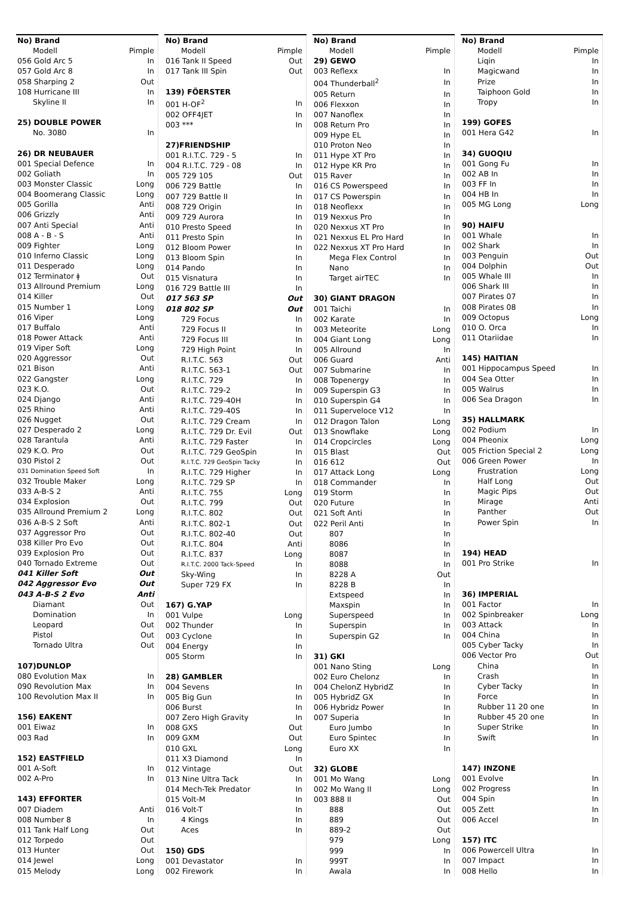| No) Brand | |
| --- | --- |
| Modell | Pimple |
| 056 Gold Arc 5 | In |
| 057 Gold Arc 8 | In |
| 058 Sharping 2 | Out |
| 108 Hurricane III | In |
| Skyline II | In |
| 25) DOUBLE POWER | |
| No. 3080 | In |
| 26) DR NEUBAUER | |
| 001 Special Defence | In |
| 002 Goliath | In |
| 003 Monster Classic | Long |
| 004 Boomerang Classic | Long |
| 005 Gorilla | Anti |
| 006 Grizzly | Anti |
| 007 Anti Special | Anti |
| 008 A - B - S | Anti |
| 009 Fighter | Long |
| 010 Inferno Classic | Long |
| 011 Desperado | Long |
| 012 Terminator ǂ | Out |
| 013 Allround Premium | Long |
| 014 Killer | Out |
| 015 Number 1 | Long |
| 016 Viper | Long |
| 017 Buffalo | Anti |
| 018 Power Attack | Anti |
| 019 Viper Soft | Long |
| 020 Aggressor | Out |
| 021 Bison | Anti |
| 022 Gangster | Long |
| 023 K.O. | Out |
| 024 Django | Anti |
| 025 Rhino | Anti |
| 026 Nugget | Out |
| 027 Desperado 2 | Long |
| 028 Tarantula | Anti |
| 029 K.O. Pro | Out |
| 030 Pistol 2 | Out |
| 031 Domination Speed Soft | In |
| 032 Trouble Maker | Long |
| 033 A-B-S 2 | Anti |
| 034 Explosion | Out |
| 035 Allround Premium 2 | Long |
| 036 A-B-S 2 Soft | Anti |
| 037 Aggressor Pro | Out |
| 038 Killer Pro Evo | Out |
| 039 Explosion Pro | Out |
| 040 Tornado Extreme | Out |
| 041 Killer Soft | Out |
| 042 Aggressor Evo | Out |
| 043 A-B-S 2 Evo | Anti |
| Diamant | Out |
| Domination | In |
| Leopard | Out |
| Pistol | Out |
| Tornado Ultra | Out |
| 107)DUNLOP | |
| 080 Evolution Max | In |
| 090 Revolution Max | In |
| 100 Revolution Max II | In |
| 156) EAKENT | |
| 001 Eiwaz | In |
| 003 Rad | In |
| 152) EASTFIELD | |
| 001 A-Soft | In |
| 002 A-Pro | In |
| 143) EFFORTER | |
| 007 Diadem | Anti |
| 008 Number 8 | In |
| 011 Tank Half Long | Out |
| 012 Torpedo | Out |
| 013 Hunter | Out |
| 014 Jewel | Long |
| 015 Melody | Long |
| No) Brand | |
| --- | --- |
| Modell | Pimple |
| 016 Tank II Speed | Out |
| 017 Tank III Spin | Out |
| 139) FÖERSTER | |
| 001 H-OF<sup>2</sup> | In |
| 002 OFF4JET | In |
| 003 *** | In |
| 27)FRIENDSHIP | |
| 001 R.I.T.C. 729 - 5 | In |
| 004 R.I.T.C. 729 - 08 | In |
| 005 729 105 | Out |
| 006 729 Battle | In |
| 007 729 Battle II | In |
| 008 729 Origin | In |
| 009 729 Aurora | In |
| 010 Presto Speed | In |
| 011 Presto Spin | In |
| 012 Bloom Power | In |
| 013 Bloom Spin | In |
| 014 Pando | In |
| 015 Visnatura | In |
| 016 729 Battle III | In |
| 017 563 SP | Out |
| 018 802 SP | Out |
| 729 Focus | In |
| 729 Focus II | In |
| 729 Focus III | In |
| 729 High Point | In |
| R.I.T.C. 563 | Out |
| R.I.T.C. 563-1 | Out |
| R.I.T.C. 729 | In |
| R.I.T.C. 729-2 | In |
| R.I.T.C. 729-40H | In |
| R.I.T.C. 729-40S | In |
| R.I.T.C. 729 Cream | In |
| R.I.T.C. 729 Dr. Evil | Out |
| R.I.T.C. 729 Faster | In |
| R.I.T.C. 729 GeoSpin | In |
| R.I.T.C. 729 GeoSpin Tacky | In |
| R.I.T.C. 729 Higher | In |
| R.I.T.C. 729 SP | In |
| R.I.T.C. 755 | Long |
| R.I.T.C. 799 | Out |
| R.I.T.C. 802 | Out |
| R.I.T.C. 802-1 | Out |
| R.I.T.C. 802-40 | Out |
| R.I.T.C. 804 | Anti |
| R.I.T.C. 837 | Long |
| R.I.T.C. 2000 Tack-Speed | In |
| Sky-Wing | In |
| Super 729 FX | In |
| 167) G.YAP | |
| 001 Vulpe | Long |
| 002 Thunder | In |
| 003 Cyclone | In |
| 004 Energy | In |
| 005 Storm | In |
| 28) GAMBLER | |
| 004 Sevens | In |
| 005 Big Gun | In |
| 006 Burst | In |
| 007 Zero High Gravity | In |
| 008 GXS | Out |
| 009 GXM | Out |
| 010 GXL | Long |
| 011 X3 Diamond | In |
| 012 Vintage | Out |
| 013 Nine Ultra Tack | In |
| 014 Mech-Tek Predator | In |
| 015 Volt-M | In |
| 016 Volt-T | In |
| 4 Kings | In |
| Aces | In |
| 150) GDS | |
| 001 Devastator | In |
| 002 Firework | In |
| No) Brand | |
| --- | --- |
| Modell | Pimple |
| 29) GEWO | |
| 003 Reflexx | In |
| 004 Thunderball<sup>2</sup> | In |
| 005 Return | In |
| 006 Flexxon | In |
| 007 Nanoflex | In |
| 008 Return Pro | In |
| 009 Hype EL | In |
| 010 Proton Neo | In |
| 011 Hype XT Pro | In |
| 012 Hype KR Pro | In |
| 015 Raver | In |
| 016 CS Powerspeed | In |
| 017 CS Powerspin | In |
| 018 Neoflexx | In |
| 019 Nexxus Pro | In |
| 020 Nexxus XT Pro | In |
| 021 Nexxus EL Pro Hard | In |
| 022 Nexxus XT Pro Hard | In |
| Mega Flex Control | In |
| Nano | In |
| Target airTEC | In |
| 30) GIANT DRAGON | |
| 001 Taichi | In |
| 002 Karate | In |
| 003 Meteorite | Long |
| 004 Giant Long | Long |
| 005 Allround | In |
| 006 Guard | Anti |
| 007 Submarine | In |
| 008 Topenergy | In |
| 009 Superspin G3 | In |
| 010 Superspin G4 | In |
| 011 Superveloce V12 | In |
| 012 Dragon Talon | Long |
| 013 Snowflake | Long |
| 014 Cropcircles | Long |
| 015 Blast | Out |
| 016 612 | Out |
| 017 Attack Long | Long |
| 018 Commander | In |
| 019 Storm | In |
| 020 Future | In |
| 021 Soft Anti | In |
| 022 Peril Anti | In |
| 807 | In |
| 8086 | In |
| 8087 | In |
| 8088 | In |
| 8228 A | Out |
| 8228 B | In |
| Extspeed | In |
| Maxspin | In |
| Superspeed | In |
| Superspin | In |
| Superspin G2 | In |
| 31) GKI | |
| 001 Nano Sting | Long |
| 002 Euro Chelonz | In |
| 004 ChelonZ HybridZ | In |
| 005 HybridZ GX | In |
| 006 Hybridz Power | In |
| 007 Superia | In |
| Euro Jumbo | In |
| Euro Spintec | In |
| Euro XX | In |
| 32) GLOBE | |
| 001 Mo Wang | Long |
| 002 Mo Wang II | Long |
| 003 888 II | Out |
| 888 | Out |
| 889 | Out |
| 889-2 | Out |
| 979 | Long |
| 999 | In |
| 999T | In |
| Awala | In |
| No) Brand | |
| --- | --- |
| Modell | Pimple |
| Liqin | In |
| Magicwand | In |
| Prize | In |
| Taiphoon Gold | In |
| Tropy | In |
| 199) GOFES | |
| 001 Hera G42 | In |
| 34) GUOQIU | |
| 001 Gong Fu | In |
| 002 AB In | In |
| 003 FF In | In |
| 004 HB In | In |
| 005 MG Long | Long |
| 90) HAIFU | |
| 001 Whale | In |
| 002 Shark | In |
| 003 Penguin | Out |
| 004 Dolphin | Out |
| 005 Whale III | In |
| 006 Shark III | In |
| 007 Pirates 07 | In |
| 008 Pirates 08 | In |
| 009 Octopus | Long |
| 010 O. Orca | In |
| 011 Otariidae | In |
| 145) HAITIAN | |
| 001 Hippocampus Speed | In |
| 004 Sea Otter | In |
| 005 Walrus | In |
| 006 Sea Dragon | In |
| 35) HALLMARK | |
| 002 Podium | In |
| 004 Pheonix | Long |
| 005 Friction Special 2 | Long |
| 006 Green Power | In |
| Frustration | Long |
| Half Long | Out |
| Magic Pips | Out |
| Mirage | Anti |
| Panther | Out |
| Power Spin | In |
| 194) HEAD | |
| 001 Pro Strike | In |
| 36) IMPERIAL | |
| 001 Factor | In |
| 002 Spinbreaker | Long |
| 003 Attack | In |
| 004 China | In |
| 005 Cyber Tacky | In |
| 006 Vector Pro | Out |
| China | In |
| Crash | In |
| Cyber Tacky | In |
| Force | In |
| Rubber 11 20 one | In |
| Rubber 45 20 one | In |
| Super Strike | In |
| Swift | In |
| 147) INZONE | |
| 001 Evolve | In |
| 002 Progress | In |
| 004 Spin | In |
| 005 Zett | In |
| 006 Accel | In |
| 157) ITC | |
| 006 Powercell Ultra | In |
| 007 Impact | In |
| 008 Hello | In |